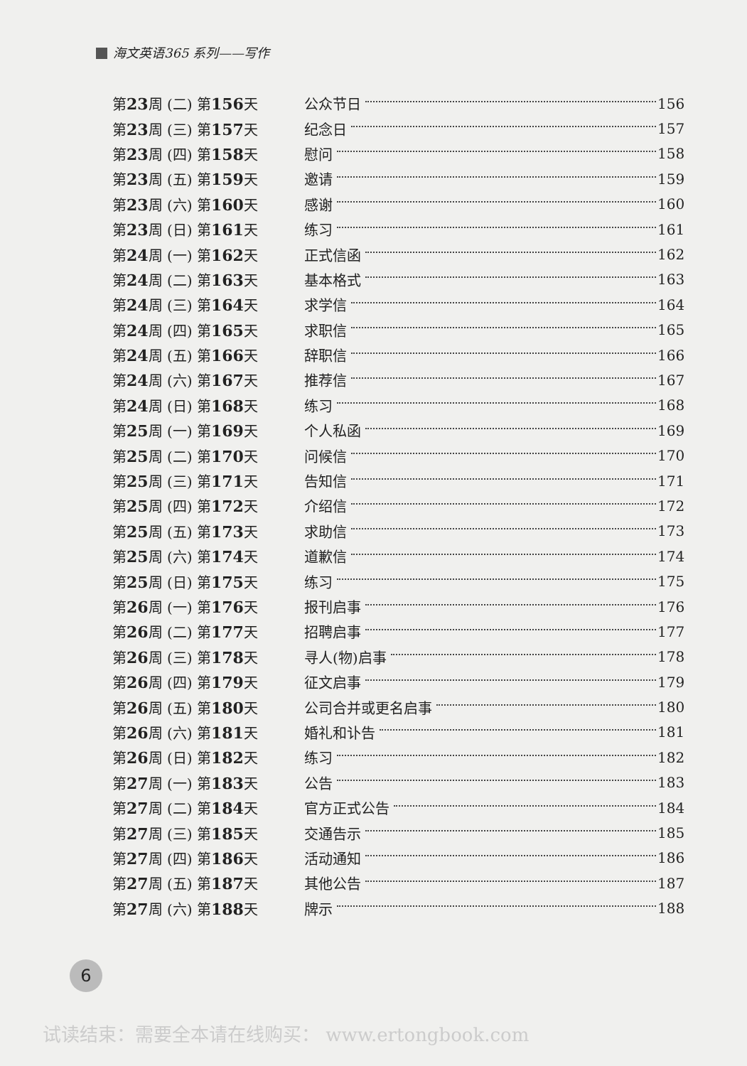海文英语365 系列——写作
第23周 (二) 第156天 公众节日 156
第23周 (三) 第157天 纪念日 157
第23周 (四) 第158天 慰问 158
第23周 (五) 第159天 邀请 159
第23周 (六) 第160天 感谢 160
第23周 (日) 第161天 练习 161
第24周 (一) 第162天 正式信函 162
第24周 (二) 第163天 基本格式 163
第24周 (三) 第164天 求学信 164
第24周 (四) 第165天 求职信 165
第24周 (五) 第166天 辞职信 166
第24周 (六) 第167天 推荐信 167
第24周 (日) 第168天 练习 168
第25周 (一) 第169天 个人私函 169
第25周 (二) 第170天 问候信 170
第25周 (三) 第171天 告知信 171
第25周 (四) 第172天 介绍信 172
第25周 (五) 第173天 求助信 173
第25周 (六) 第174天 道歉信 174
第25周 (日) 第175天 练习 175
第26周 (一) 第176天 报刊启事 176
第26周 (二) 第177天 招聘启事 177
第26周 (三) 第178天 寻人(物)启事 178
第26周 (四) 第179天 征文启事 179
第26周 (五) 第180天 公司合并或更名启事 180
第26周 (六) 第181天 婚礼和讣告 181
第26周 (日) 第182天 练习 182
第27周 (一) 第183天 公告 183
第27周 (二) 第184天 官方正式公告 184
第27周 (三) 第185天 交通告示 185
第27周 (四) 第186天 活动通知 186
第27周 (五) 第187天 其他公告 187
第27周 (六) 第188天 牌示 188
6
试读结束：需要全本请在线购买： www.ertongbook.com